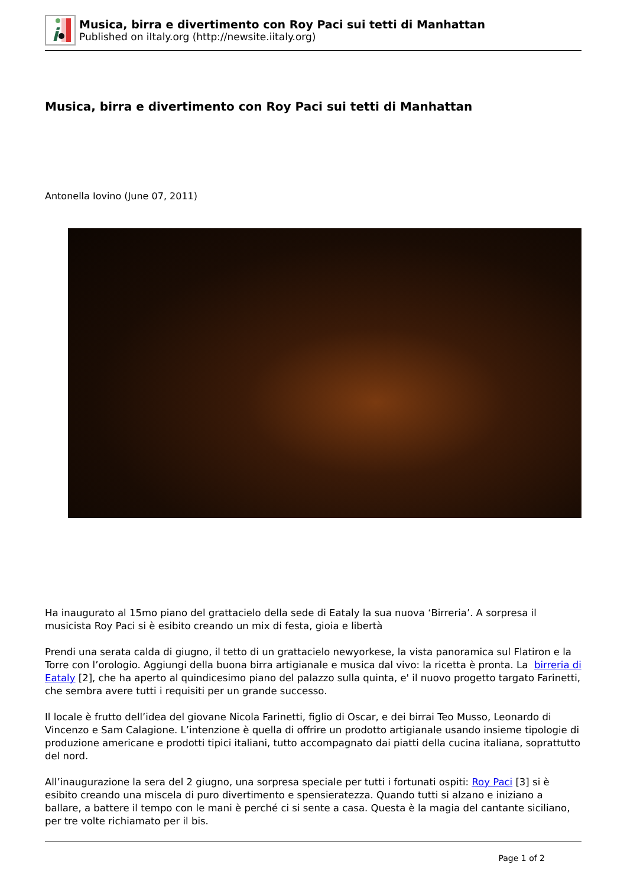i
Musica, birra e divertimento con Roy Paci sui tetti di Manhattan
Published on iItaly.org (http://newsite.iitaly.org)
Musica, birra e divertimento con Roy Paci sui tetti di Manhattan
Antonella Iovino (June 07, 2011)
Ha inaugurato al 15mo piano del grattacielo della sede di Eataly la sua nuova ‘Birreria’. A sorpresa il musicista Roy Paci si è esibito creando un mix di festa, gioia e libertà
Prendi una serata calda di giugno, il tetto di un grattacielo newyorkese, la vista panoramica sul Flatiron e la Torre con l’orologio. Aggiungi della buona birra artigianale e musica dal vivo: la ricetta è pronta. La birreria di Eataly [2], che ha aperto al quindicesimo piano del palazzo sulla quinta, e' il nuovo progetto targato Farinetti, che sembra avere tutti i requisiti per un grande successo.
Il locale è frutto dell’idea del giovane Nicola Farinetti, figlio di Oscar, e dei birrai Teo Musso, Leonardo di Vincenzo e Sam Calagione. L’intenzione è quella di offrire un prodotto artigianale usando insieme tipologie di produzione americane e prodotti tipici italiani, tutto accompagnato dai piatti della cucina italiana, soprattutto del nord.
All’inaugurazione la sera del 2 giugno, una sorpresa speciale per tutti i fortunati ospiti: Roy Paci [3] si è esibito creando una miscela di puro divertimento e spensieratezza. Quando tutti si alzano e iniziano a ballare, a battere il tempo con le mani è perché ci si sente a casa. Questa è la magia del cantante siciliano, per tre volte richiamato per il bis.
Page 1 of 2